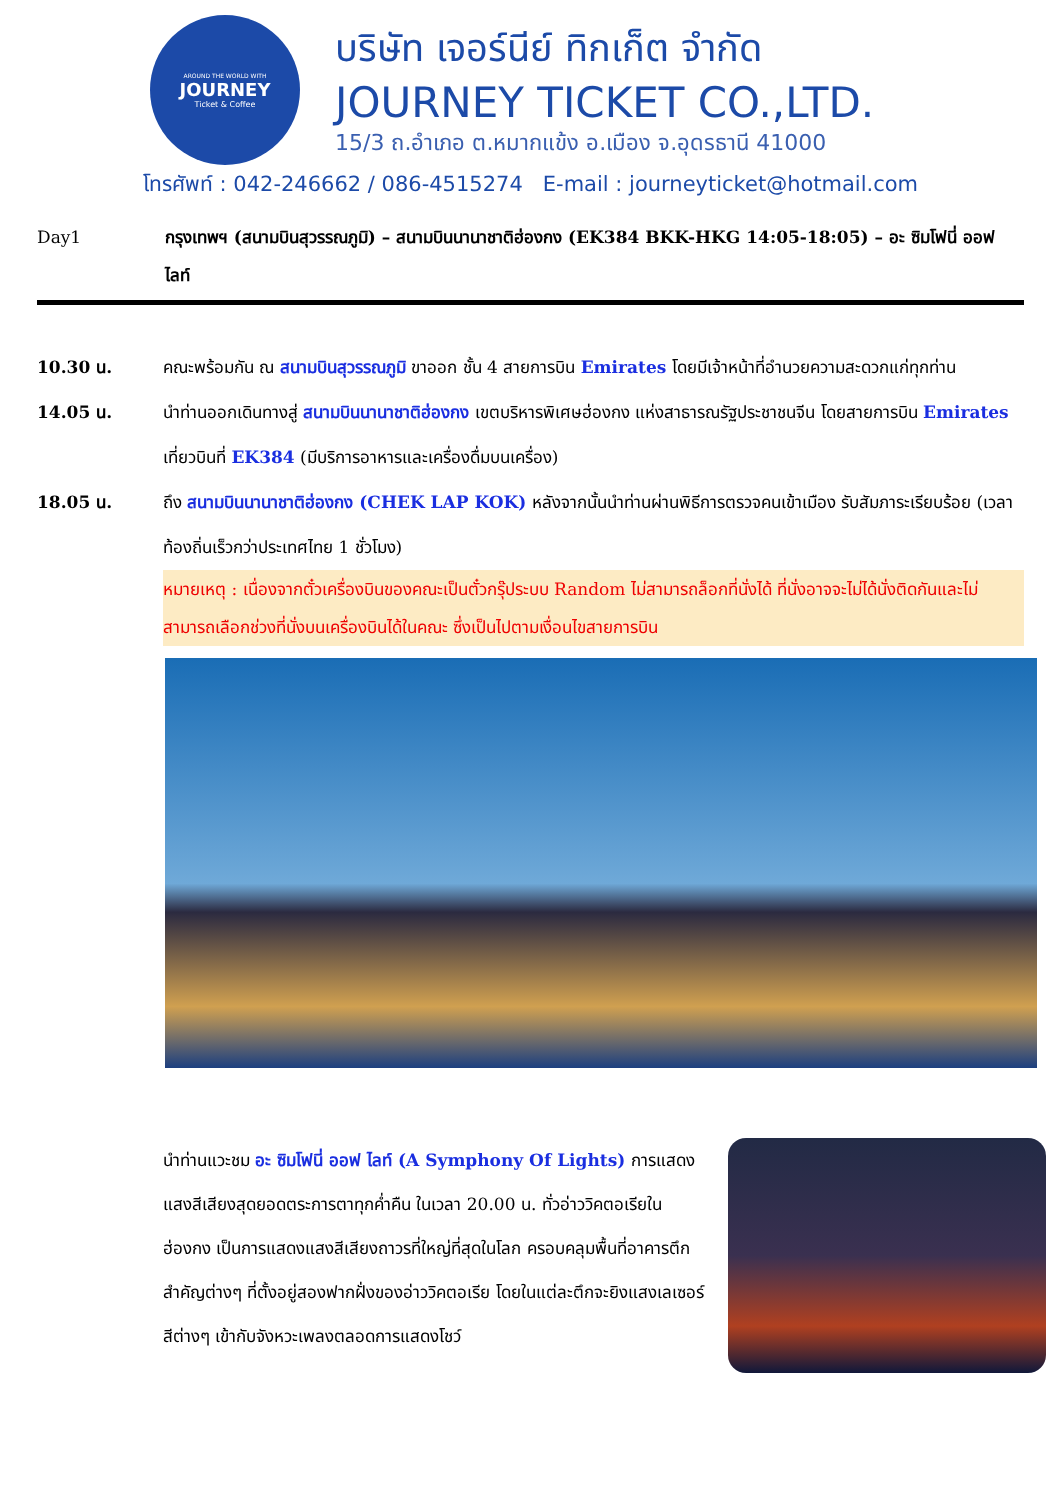AROUND THE WORLD WITH
JOURNEY
Ticket & Coffee
บริษัท เจอร์นีย์ ทิกเก็ต จำกัด
JOURNEY TICKET CO.,LTD.
15/3 ถ.อำเภอ ต.หมากแข้ง อ.เมือง จ.อุดรธานี 41000
โทรศัพท์ : 042-246662 / 086-4515274 E-mail : journeyticket@hotmail.com
Day1 กรุงเทพฯ (สนามบินสุวรรณภูมิ) – สนามบินนานาชาติฮ่องกง (EK384 BKK-HKG 14:05-18:05) – อะ ซิมโฟนี่ ออฟ ไลท์
10.30 น. คณะพร้อมกัน ณ สนามบินสุวรรณภูมิ ขาออก ชั้น 4 สายการบิน Emirates โดยมีเจ้าหน้าที่อำนวยความสะดวกแก่ทุกท่าน
14.05 น. นำท่านออกเดินทางสู่ สนามบินนานาชาติฮ่องกง เขตบริหารพิเศษฮ่องกง แห่งสาธารณรัฐประชาชนจีน โดยสายการบิน Emirates เที่ยวบินที่ EK384 (มีบริการอาหารและเครื่องดื่มบนเครื่อง)
18.05 น. ถึง สนามบินนานาชาติฮ่องกง (CHEK LAP KOK) หลังจากนั้นนำท่านผ่านพิธีการตรวจคนเข้าเมือง รับสัมภาระเรียบร้อย (เวลาท้องถิ่นเร็วกว่าประเทศไทย 1 ชั่วโมง)
หมายเหตุ : เนื่องจากตั๋วเครื่องบินของคณะเป็นตั๋วกรุ๊ประบบ Random ไม่สามารถล็อกที่นั่งได้ ที่นั่งอาจจะไม่ได้นั่งติดกันและไม่สามารถเลือกช่วงที่นั่งบนเครื่องบินได้ในคณะ ซึ่งเป็นไปตามเงื่อนไขสายการบิน
นำท่านแวะชม อะ ซิมโฟนี่ ออฟ ไลท์ (A Symphony Of Lights) การแสดงแสงสีเสียงสุดยอดตระการตาทุกค่ำคืน ในเวลา 20.00 น. ทั่วอ่าววิคตอเรียในฮ่องกง เป็นการแสดงแสงสีเสียงถาวรที่ใหญ่ที่สุดในโลก ครอบคลุมพื้นที่อาคารตึกสำคัญต่างๆ ที่ตั้งอยู่สองฟากฝั่งของอ่าววิคตอเรีย โดยในแต่ละตึกจะยิงแสงเลเซอร์สีต่างๆ เข้ากับจังหวะเพลงตลอดการแสดงโชว์